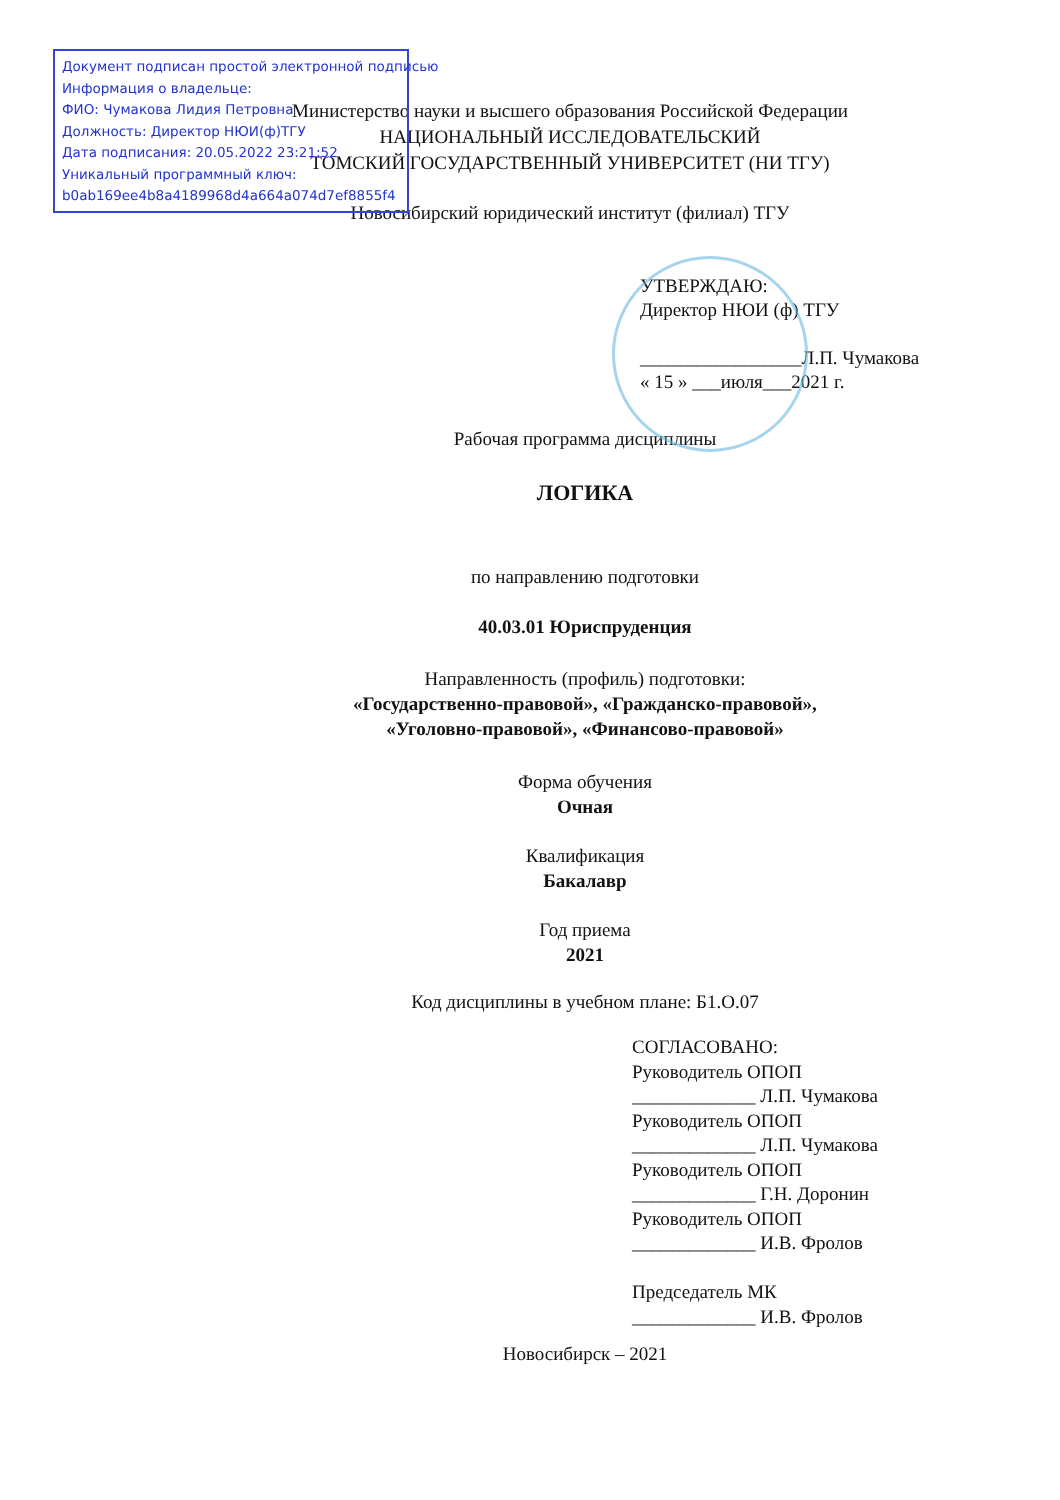Документ подписан простой электронной подписью
Информация о владельце:
ФИО: Чумакова Лидия Петровна
Должность: Директор НЮИ(ф)ТГУ
Дата подписания: 20.05.2022 23:21:52
Уникальный программный ключ:
b0ab169ee4b8a4189968d4a664a074d7ef8855f4
Министерство науки и высшего образования Российской Федерации
НАЦИОНАЛЬНЫЙ ИССЛЕДОВАТЕЛЬСКИЙ
ТОМСКИЙ ГОСУДАРСТВЕННЫЙ УНИВЕРСИТЕТ (НИ ТГУ)
Новосибирский юридический институт (филиал) ТГУ
УТВЕРЖДАЮ:
Директор НЮИ (ф) ТГУ
_________________Л.П. Чумакова
« 15 » ___июля___2021 г.
Рабочая программа дисциплины
ЛОГИКА
по направлению подготовки
40.03.01 Юриспруденция
Направленность (профиль) подготовки:
«Государственно-правовой», «Гражданско-правовой»,
«Уголовно-правовой», «Финансово-правовой»
Форма обучения
Очная
Квалификация
Бакалавр
Год приема
2021
Код дисциплины в учебном плане: Б1.О.07
СОГЛАСОВАНО:
Руководитель ОПОП
_____________ Л.П. Чумакова
Руководитель ОПОП
_____________ Л.П. Чумакова
Руководитель ОПОП
_____________ Г.Н. Доронин
Руководитель ОПОП
_____________ И.В. Фролов
Председатель МК
_____________ И.В. Фролов
Новосибирск – 2021